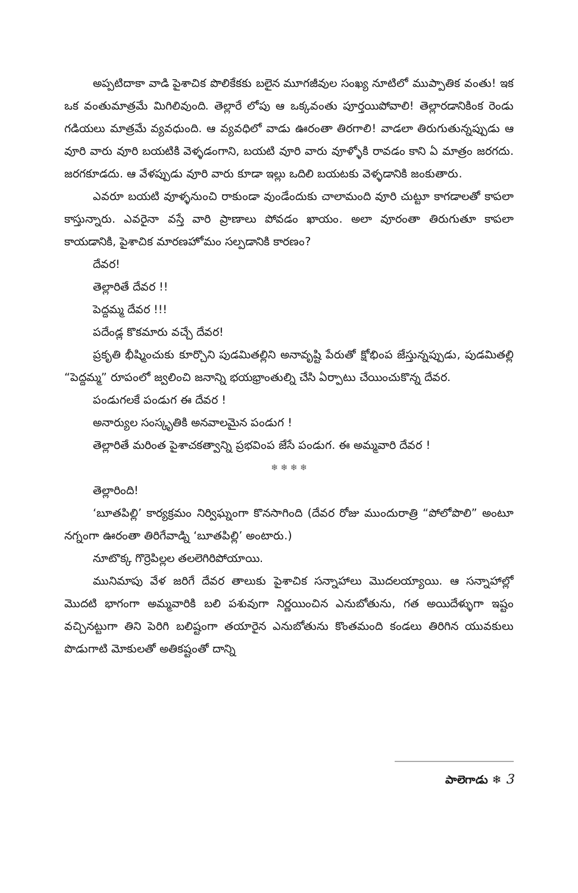అప్పటిదాకా వాడి పైశాచిక పొలికేకకు బలైన మూగజీవుల సంఖ్య నూటిలో ముప్పాతిక వంతు! ఇక ఒక వంతుమాత్రమే మిగిలివుంది. తెల్లారే లోపు ఆ ఒక్కవంతు పూర్తయిపోవాలి! తెల్లారడానికింక రెండు గడియలు మాత్రమే వ్యవధుంది. ఆ వ్యవధిలో వాడు ఊరంతా తిరగాలి! వాడలా తిరుగుతున్నప్పుడు ఆ వూరి వారు వూరి బయటికి వెళ్ళడంగాని, బయటి వూరి వారు వూళ్ళోకి రావడం కాని ఏ మాత్రం జరగదు. జరగకూడదు. ఆ వేళప్పుడు వూరి వారు కూడా ఇల్లు ఒదిలి బయటకు వెళ్ళడానికి జంకుతారు.
ఎవరూ బయటి వూళ్ళనుంచి రాకుండా వుండేందుకు చాలామంది వూరి చుట్టూ కాగడాలతో కాపలా కాస్తున్నారు. ఎవరైనా వస్తే వారి ప్రాణాలు పోవడం ఖాయం. అలా వూరంతా తిరుగుతూ కాపలా కాయడానికి, పైశాచిక మారణహోమం సల్పడానికి కారణం?
దేవర!
తెల్లారితే దేవర !!
పెద్దమ్మ దేవర !!!
పదేండ్ల కొకమారు వచ్చే దేవర!
ప్రకృతి భీష్మించుకు కూర్చొని పుడమితల్లిని అనావృష్టి పేరుతో క్షోభింప జేస్తున్నప్పుడు, పుడమితల్లి “పెద్దమ్మ” రూపంలో జ్వలించి జనాన్ని భయభ్రాంతుల్ని చేసి ఏర్పాటు చేయించుకొన్న దేవర.
పండుగలకే పండుగ ఈ దేవర !
అనార్యుల సంస్కృతికి అనవాలమైన పండుగ !
తెల్లారితే మరింత పైశాచకత్వాన్ని ప్రభవింప జేసే పండుగ. ఈ అమ్మవారి దేవర !
❄ ❄ ❄ ❄
తెల్లారింది!
‘బూతపిల్లి’ కార్యక్రమం నిర్విఘ్నంగా కొనసాగింది (దేవర రోజు ముందురాత్రి “పోలోపొలి” అంటూ నగ్నంగా ఊరంతా తిరిగేవాడ్ని ‘బూతపిల్లి’ అంటారు.)
నూటొక్క గొర్రెపిల్లల తలలెగిరిపోయాయి.
మునిమాపు వేళ జరిగే దేవర తాలుకు పైశాచిక సన్నాహాలు మొదలయ్యాయి. ఆ సన్నాహాల్లో మొదటి భాగంగా అమ్మవారికి బలి పశువుగా నిర్ణయించిన ఎనుబోతును, గత అయిదేళ్ళుగా ఇష్టం వచ్చినట్టుగా తిని పెరిగి బలిష్టంగా తయారైన ఎనుబోతును కొంతమంది కండలు తిరిగిన యువకులు పొడుగాటి మోకులతో అతికష్టంతో దాన్ని
పాలెగాడు ❄ 3